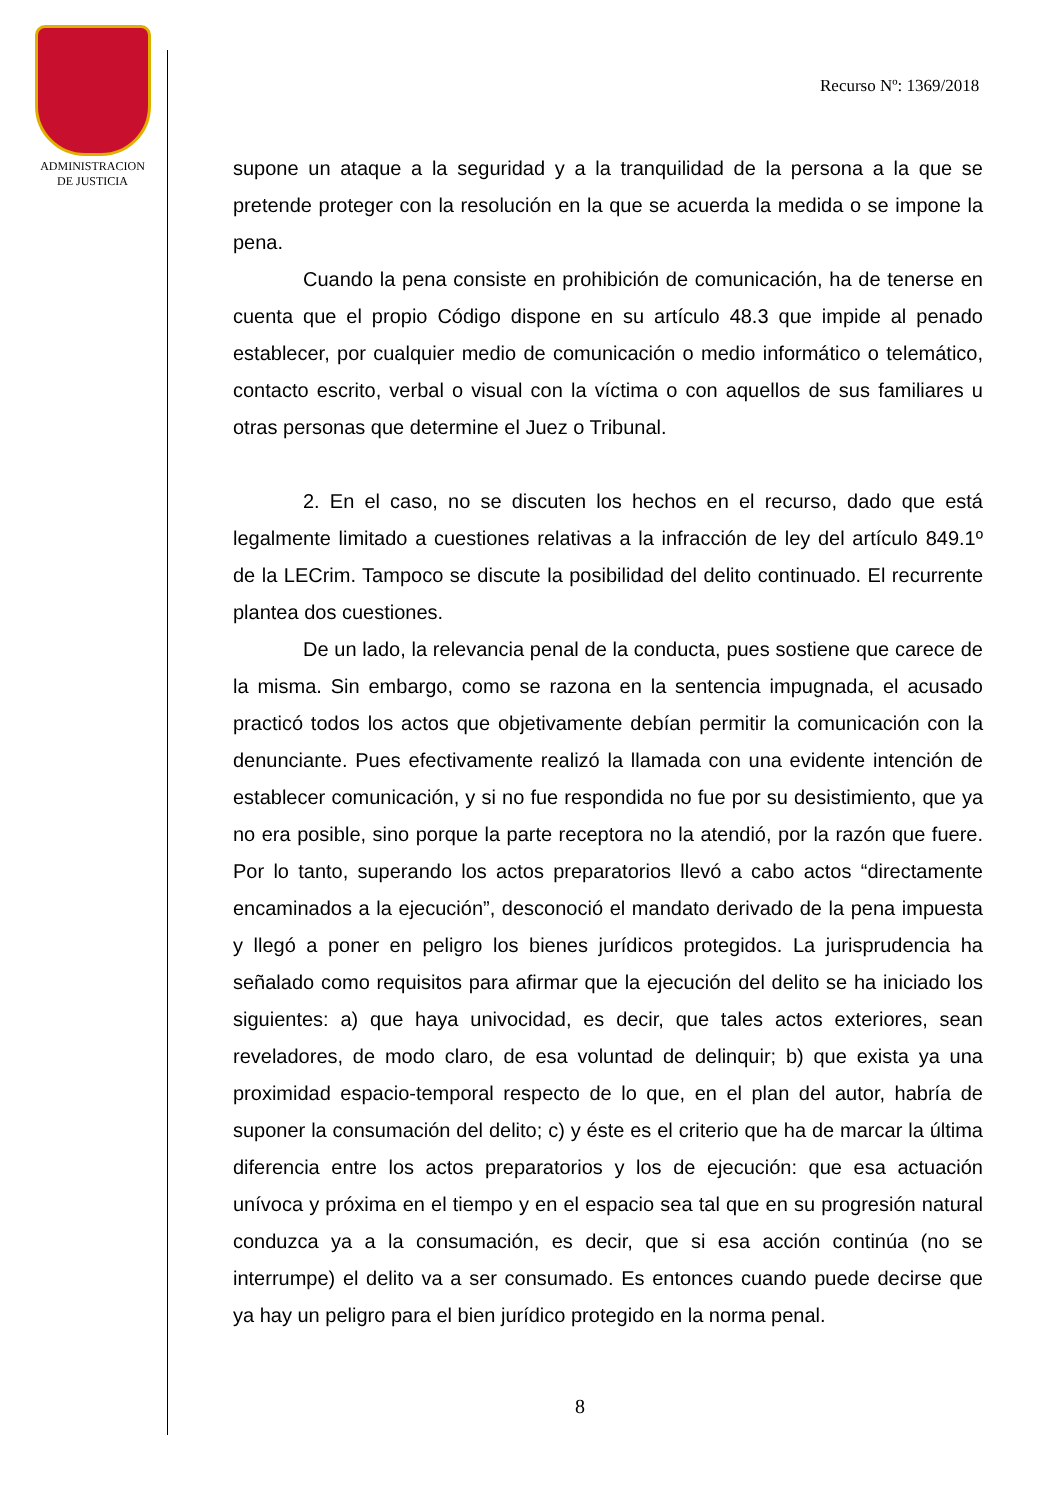ADMINISTRACION
DE JUSTICIA
Recurso Nº: 1369/2018
supone un ataque a la seguridad y a la tranquilidad de la persona a la que se pretende proteger con la resolución en la que se acuerda la medida o se impone la pena.
Cuando la pena consiste en prohibición de comunicación, ha de tenerse en cuenta que el propio Código dispone en su artículo 48.3 que impide al penado establecer, por cualquier medio de comunicación o medio informático o telemático, contacto escrito, verbal o visual con la víctima o con aquellos de sus familiares u otras personas que determine el Juez o Tribunal.
2. En el caso, no se discuten los hechos en el recurso, dado que está legalmente limitado a cuestiones relativas a la infracción de ley del artículo 849.1º de la LECrim. Tampoco se discute la posibilidad del delito continuado. El recurrente plantea dos cuestiones.
De un lado, la relevancia penal de la conducta, pues sostiene que carece de la misma. Sin embargo, como se razona en la sentencia impugnada, el acusado practicó todos los actos que objetivamente debían permitir la comunicación con la denunciante. Pues efectivamente realizó la llamada con una evidente intención de establecer comunicación, y si no fue respondida no fue por su desistimiento, que ya no era posible, sino porque la parte receptora no la atendió, por la razón que fuere. Por lo tanto, superando los actos preparatorios llevó a cabo actos “directamente encaminados a la ejecución”, desconoció el mandato derivado de la pena impuesta y llegó a poner en peligro los bienes jurídicos protegidos. La jurisprudencia ha señalado como requisitos para afirmar que la ejecución del delito se ha iniciado los siguientes: a) que haya univocidad, es decir, que tales actos exteriores, sean reveladores, de modo claro, de esa voluntad de delinquir; b) que exista ya una proximidad espacio-temporal respecto de lo que, en el plan del autor, habría de suponer la consumación del delito; c) y éste es el criterio que ha de marcar la última diferencia entre los actos preparatorios y los de ejecución: que esa actuación unívoca y próxima en el tiempo y en el espacio sea tal que en su progresión natural conduzca ya a la consumación, es decir, que si esa acción continúa (no se interrumpe) el delito va a ser consumado. Es entonces cuando puede decirse que ya hay un peligro para el bien jurídico protegido en la norma penal.
8